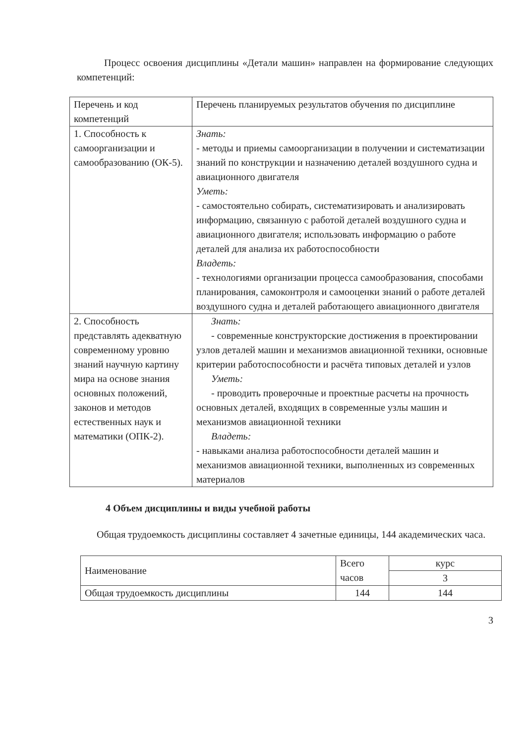Процесс освоения дисциплины «Детали машин» направлен на формирование следующих компетенций:
| Перечень и код компетенций | Перечень планируемых результатов обучения по дисциплине |
| --- | --- |
| 1. Способность к самоорганизации и самообразованию (ОК-5). | Знать: - методы и приемы самоорганизации в получении и систематизации знаний по конструкции и назначению деталей воздушного судна и авиационного двигателя Уметь: - самостоятельно собирать, систематизировать и анализировать информацию, связанную с работой деталей воздушного судна и авиационного двигателя; использовать информацию о работе деталей для анализа их работоспособности Владеть: - технологиями организации процесса самообразования, способами планирования, самоконтроля и самооценки знаний о работе деталей воздушного судна и деталей работающего авиационного двигателя |
| 2. Способность представлять адекватную современному уровню знаний научную картину мира на основе знания основных положений, законов и методов естественных наук и математики (ОПК-2). | Знать: - современные конструкторские достижения в проектировании узлов деталей машин и механизмов авиационной техники, основные критерии работоспособности и расчёта типовых деталей и узлов Уметь: - проводить проверочные и проектные расчеты на прочность основных деталей, входящих в современные узлы машин и механизмов авиационной техники Владеть: - навыками анализа работоспособности деталей машин и механизмов авиационной техники, выполненных из современных материалов |
4 Объем дисциплины и виды учебной работы
Общая трудоемкость дисциплины составляет 4 зачетные единицы, 144 академических часа.
| Наименование | Всего часов | курс |
| | | 3 |
| Общая трудоемкость дисциплины | 144 | 144 |
3